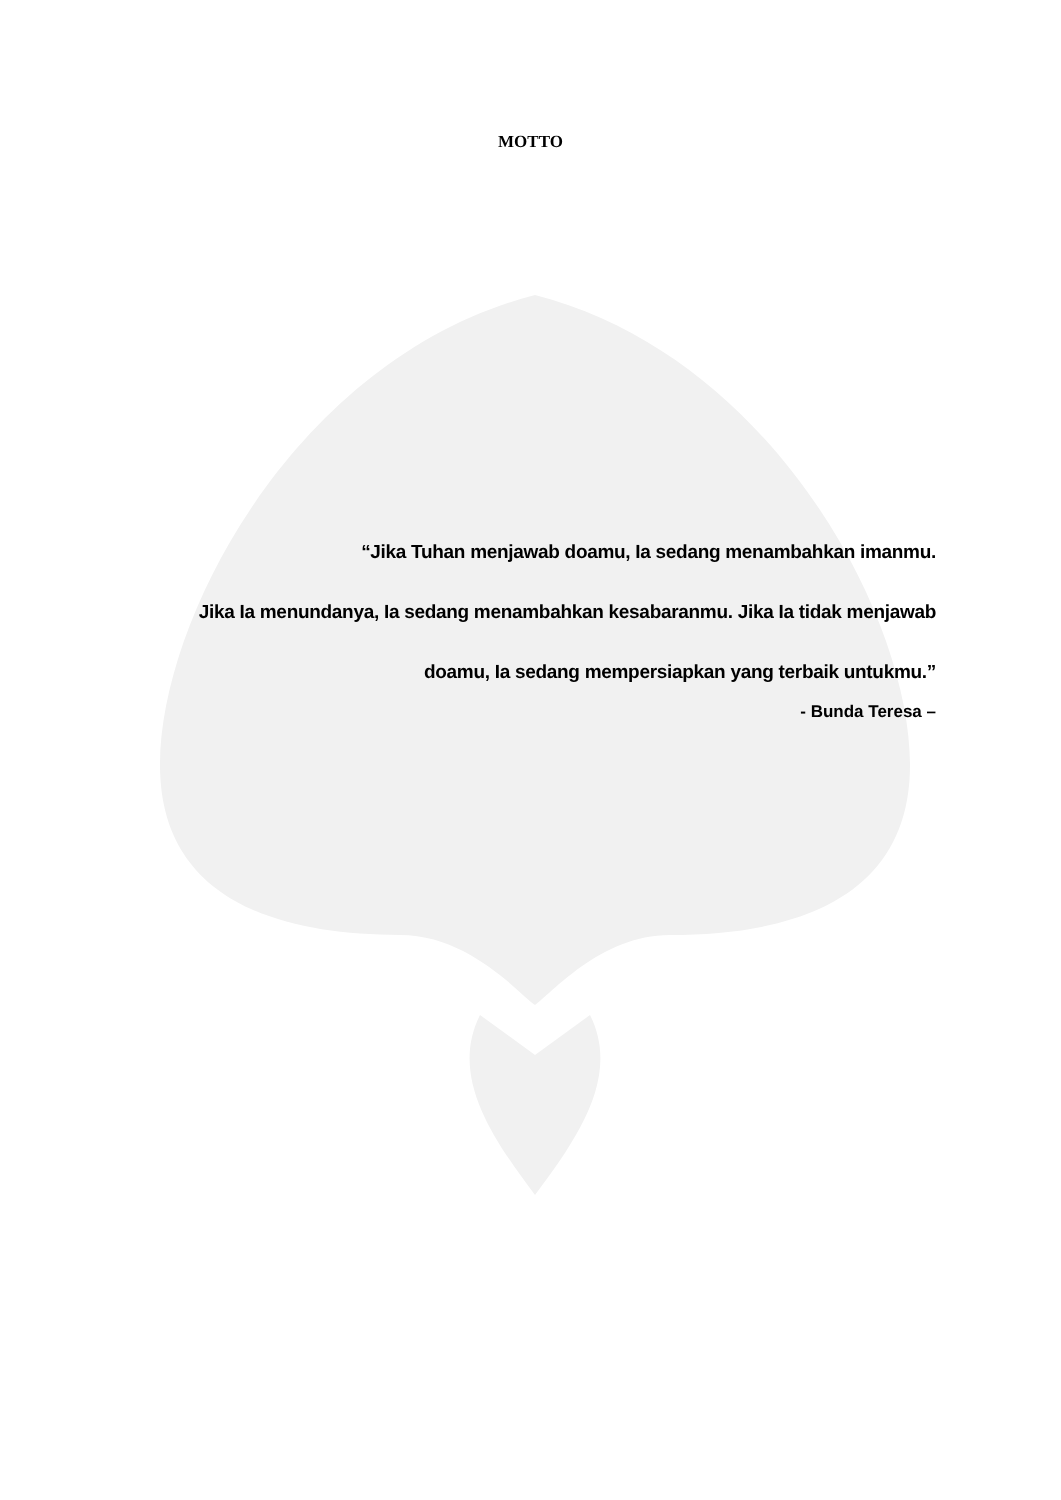MOTTO
“Jika Tuhan menjawab doamu, Ia sedang menambahkan imanmu.
Jika Ia menundanya, Ia sedang menambahkan kesabaranmu. Jika Ia tidak menjawab
doamu, Ia sedang mempersiapkan yang terbaik untukmu.”
- Bunda Teresa –